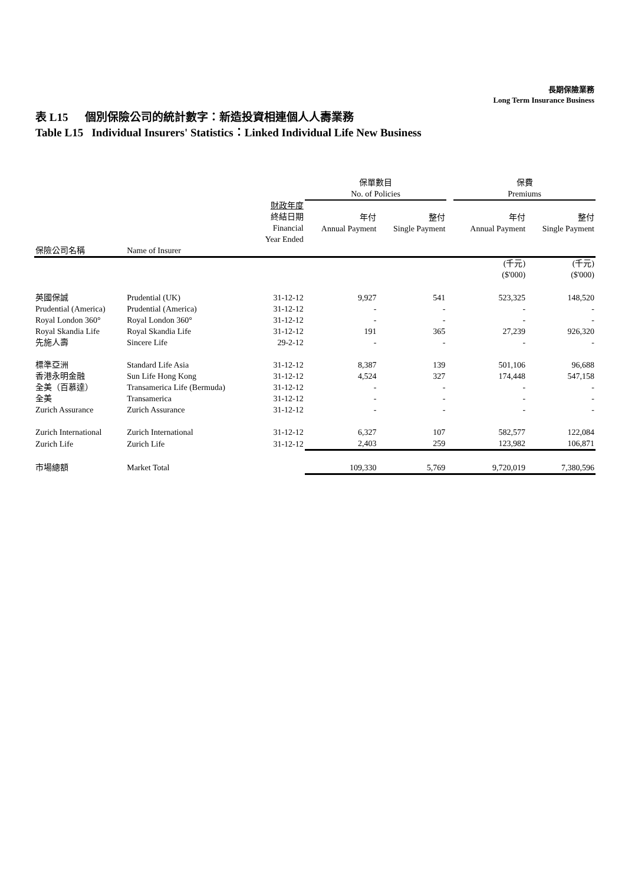長期保險業務
Long Term Insurance Business
表 L15 個別保險公司的統計數字：新造投資相連個人人壽業務
Table L15 Individual Insurers' Statistics：Linked Individual Life New Business
| | | | 保單數目 No. of Policies | | | 保費 Premiums | |
| --- | --- | --- | --- | --- | --- | --- | --- |
| | | 財政年度 終結日期 Financial Year Ended | 年付 Annual Payment | 整付 Single Payment | | 年付 Annual Payment | 整付 Single Payment |
| 保險公司名稱 | Name of Insurer | | | | | | |
| | | | | | | (千元) ($'000) | (千元) ($'000) |
| 英國保誠 | Prudential (UK) | 31-12-12 | 9,927 | 541 | | 523,325 | 148,520 |
| Prudential (America) | Prudential (America) | 31-12-12 | - | - | | - | - |
| Royal London 360° | Royal London 360° | 31-12-12 | - | - | | - | - |
| Royal Skandia Life | Royal Skandia Life | 31-12-12 | 191 | 365 | | 27,239 | 926,320 |
| 先施人壽 | Sincere Life | 29-2-12 | - | - | | - | - |
| 標準亞洲 | Standard Life Asia | 31-12-12 | 8,387 | 139 | | 501,106 | 96,688 |
| 香港永明金融 | Sun Life Hong Kong | 31-12-12 | 4,524 | 327 | | 174,448 | 547,158 |
| 全美（百慕達） | Transamerica Life (Bermuda) | 31-12-12 | - | - | | - | - |
| 全美 | Transamerica | 31-12-12 | - | - | | - | - |
| Zurich Assurance | Zurich Assurance | 31-12-12 | - | - | | - | - |
| Zurich International | Zurich International | 31-12-12 | 6,327 | 107 | | 582,577 | 122,084 |
| Zurich Life | Zurich Life | 31-12-12 | 2,403 | 259 | | 123,982 | 106,871 |
| 市場總額 | Market Total | | 109,330 | 5,769 | | 9,720,019 | 7,380,596 |